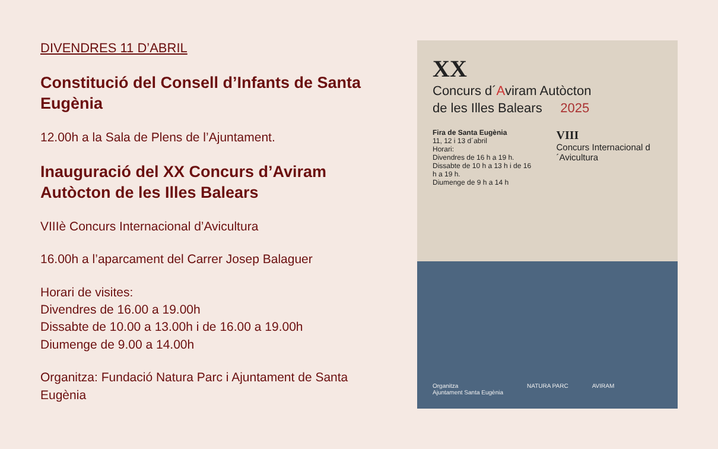DIVENDRES 11 D’ABRIL
Constitució del Consell d’Infants de Santa Eugènia
12.00h a la Sala de Plens de l’Ajuntament.
Inauguració del XX Concurs d’Aviram Autòcton de les Illes Balears
VIIIè Concurs Internacional d’Avicultura
16.00h a l’aparcament del Carrer Josep Balaguer
Horari de visites:
Divendres de 16.00 a 19.00h
Dissabte de 10.00 a 13.00h i de 16.00 a 19.00h
Diumenge de 9.00 a 14.00h
Organitza: Fundació Natura Parc i Ajuntament de Santa Eugènia
XX
Concurs d´Aviram Autòcton
de les Illes Balears 2025
Fira de Santa Eugènia
11, 12 i 13 d´abril
Horari:
Divendres de 16 h a 19 h.
Dissabte de 10 h a 13 h i de 16 h a 19 h.
Diumenge de 9 h a 14 h
VIII
Concurs Internacional d´Avicultura
Organitza
Ajuntament Santa Eugènia NATURA PARC AVIRAM